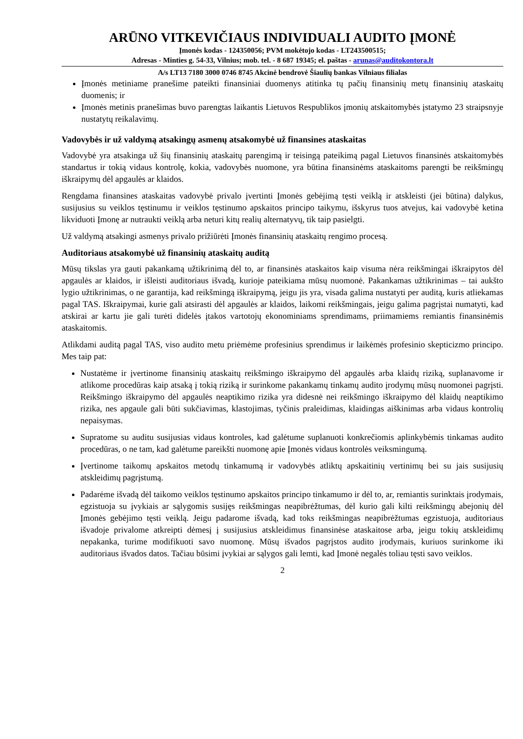ARŪNO VITKEVIČIAUS INDIVIDUALI AUDITO ĮMONĖ
Įmonės kodas - 124350056; PVM mokėtojo kodas - LT243500515;
Adresas - Minties g. 54-33, Vilnius; mob. tel. - 8 687 19345; el. paštas - arunas@auditokontora.lt
A/s LT13 7180 3000 0746 8745 Akcinė bendrovė Šiaulių bankas Vilniaus filialas
Įmonės metiniame pranešime pateikti finansiniai duomenys atitinka tų pačių finansinių metų finansinių ataskaitų duomenis; ir
Įmonės metinis pranešimas buvo parengtas laikantis Lietuvos Respublikos įmonių atskaitomybės įstatymo 23 straipsnyje nustatytų reikalavimų.
Vadovybės ir už valdymą atsakingų asmenų atsakomybė už finansines ataskaitas
Vadovybė yra atsakinga už šių finansinių ataskaitų parengimą ir teisingą pateikimą pagal Lietuvos finansinės atskaitomybės standartus ir tokią vidaus kontrolę, kokia, vadovybės nuomone, yra būtina finansinėms ataskaitoms parengti be reikšmingų iškraipymų dėl apgaulės ar klaidos.
Rengdama finansines ataskaitas vadovybė privalo įvertinti Įmonės gebėjimą tęsti veiklą ir atskleisti (jei būtina) dalykus, susijusius su veiklos tęstinumu ir veiklos tęstinumo apskaitos principo taikymu, išskyrus tuos atvejus, kai vadovybė ketina likviduoti Įmonę ar nutraukti veiklą arba neturi kitų realių alternatyvų, tik taip pasielgti.
Už valdymą atsakingi asmenys privalo prižiūrėti Įmonės finansinių ataskaitų rengimo procesą.
Auditoriaus atsakomybė už finansinių ataskaitų auditą
Mūsų tikslas yra gauti pakankamą užtikrinimą dėl to, ar finansinės ataskaitos kaip visuma nėra reikšmingai iškraipytos dėl apgaulės ar klaidos, ir išleisti auditoriaus išvadą, kurioje pateikiama mūsų nuomonė. Pakankamas užtikrinimas – tai aukšto lygio užtikrinimas, o ne garantija, kad reikšmingą iškraipymą, jeigu jis yra, visada galima nustatyti per auditą, kuris atliekamas pagal TAS. Iškraipymai, kurie gali atsirasti dėl apgaulės ar klaidos, laikomi reikšmingais, jeigu galima pagrįstai numatyti, kad atskirai ar kartu jie gali turėti didelės įtakos vartotojų ekonominiams sprendimams, priimamiems remiantis finansinėmis ataskaitomis.
Atlikdami auditą pagal TAS, viso audito metu priėmėme profesinius sprendimus ir laikėmės profesinio skepticizmo principo. Mes taip pat:
Nustatėme ir įvertinome finansinių ataskaitų reikšmingo iškraipymo dėl apgaulės arba klaidų riziką, suplanavome ir atlikome procedūras kaip atsaką į tokią riziką ir surinkome pakankamų tinkamų audito įrodymų mūsų nuomonei pagrįsti. Reikšmingo iškraipymo dėl apgaulės neaptikimo rizika yra didesnė nei reikšmingo iškraipymo dėl klaidų neaptikimo rizika, nes apgaule gali būti sukčiavimas, klastojimas, tyčinis praleidimas, klaidingas aiškinimas arba vidaus kontrolių nepaisymas.
Supratome su auditu susijusias vidaus kontroles, kad galėtume suplanuoti konkrečiomis aplinkybėmis tinkamas audito procedūras, o ne tam, kad galėtume pareikšti nuomonę apie Įmonės vidaus kontrolės veiksmingumą.
Įvertinome taikomų apskaitos metodų tinkamumą ir vadovybės atliktų apskaitinių vertinimų bei su jais susijusių atskleidimų pagrįstumą.
Padarėme išvadą dėl taikomo veiklos tęstinumo apskaitos principo tinkamumo ir dėl to, ar, remiantis surinktais įrodymais, egzistuoja su įvykiais ar sąlygomis susijęs reikšmingas neapibrėžtumas, dėl kurio gali kilti reikšmingų abejonių dėl Įmonės gebėjimo tęsti veiklą. Jeigu padarome išvadą, kad toks reikšmingas neapibrėžtumas egzistuoja, auditoriaus išvadoje privalome atkreipti dėmesį į susijusius atskleidimus finansinėse ataskaitose arba, jeigu tokių atskleidimų nepakanka, turime modifikuoti savo nuomonę. Mūsų išvados pagrįstos audito įrodymais, kuriuos surinkome iki auditoriaus išvados datos. Tačiau būsimi įvykiai ar sąlygos gali lemti, kad Įmonė negalės toliau tęsti savo veiklos.
2